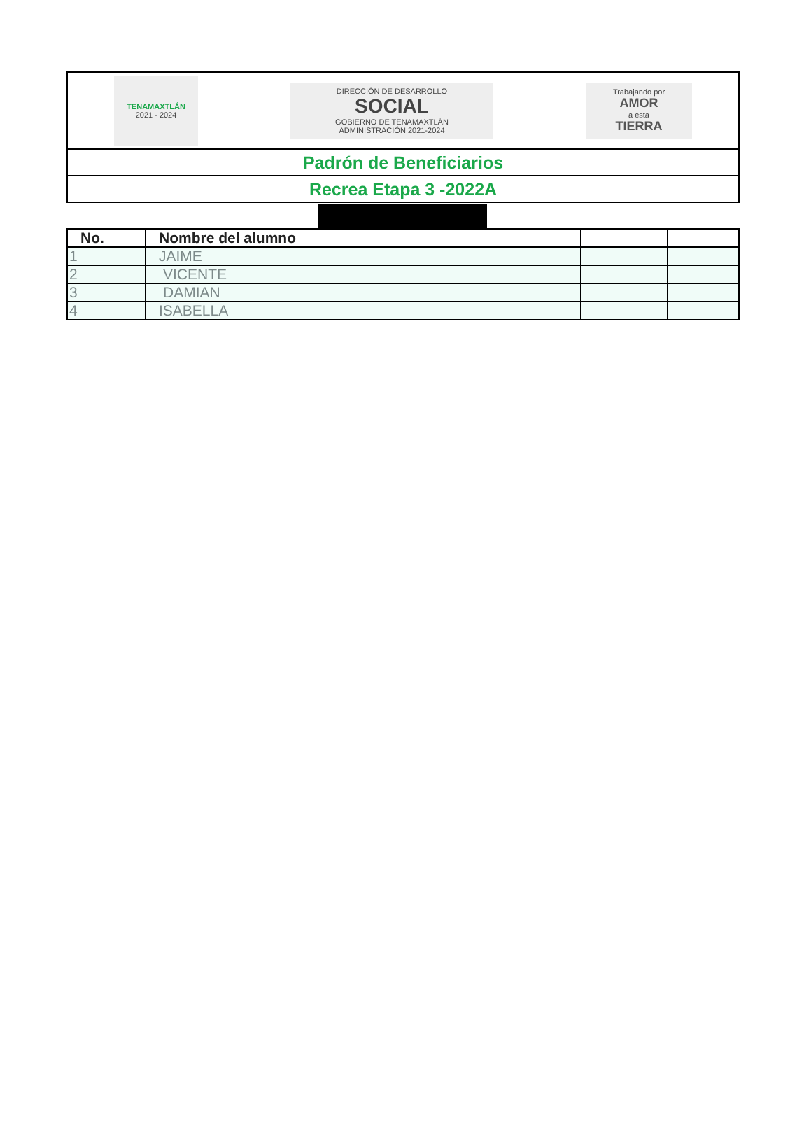TENAMAXTLÁN
2021 - 2024
DIRECCIÓN DE DESARROLLO
SOCIAL
GOBIERNO DE TENAMAXTLÁN
ADMINISTRACIÓN 2021-2024
Trabajando por
AMOR
a esta
TIERRA
Padrón de Beneficiarios
Recrea Etapa 3 -2022A
| No. | Nombre del alumno | | |
| --- | --- | --- | --- |
| 1 | JAIME | | |
| 2 | VICENTE | | |
| 3 | DAMIAN | | |
| 4 | ISABELLA | | |